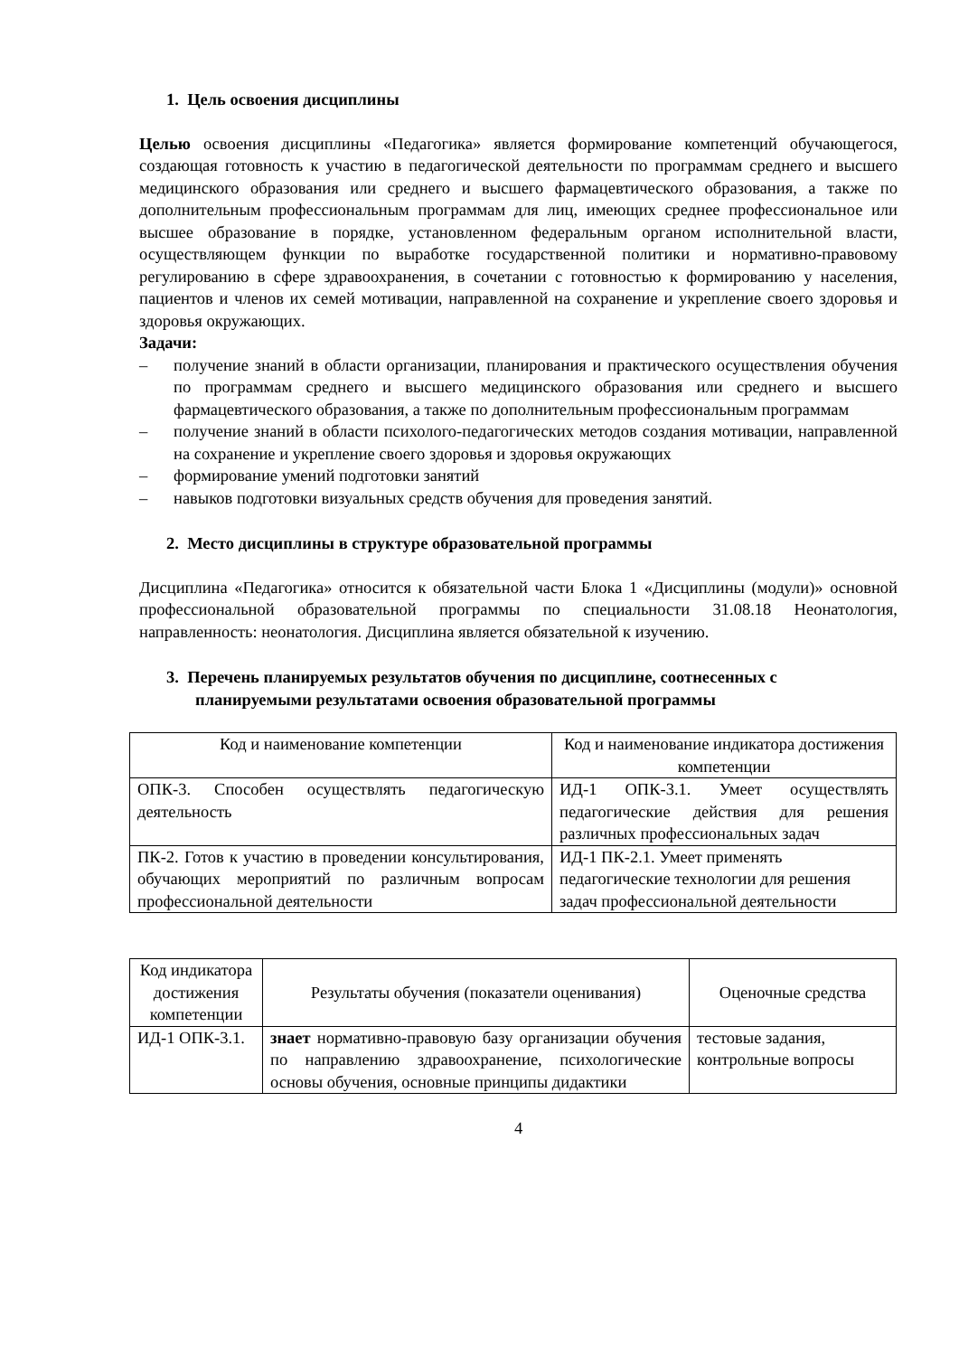1. Цель освоения дисциплины
Целью освоения дисциплины «Педагогика» является формирование компетенций обучающегося, создающая готовность к участию в педагогической деятельности по программам среднего и высшего медицинского образования или среднего и высшего фармацевтического образования, а также по дополнительным профессиональным программам для лиц, имеющих среднее профессиональное или высшее образование в порядке, установленном федеральным органом исполнительной власти, осуществляющем функции по выработке государственной политики и нормативно-правовому регулированию в сфере здравоохранения, в сочетании с готовностью к формированию у населения, пациентов и членов их семей мотивации, направленной на сохранение и укрепление своего здоровья и здоровья окружающих.
Задачи:
– получение знаний в области организации, планирования и практического осуществления обучения по программам среднего и высшего медицинского образования или среднего и высшего фармацевтического образования, а также по дополнительным профессиональным программам
– получение знаний в области психолого-педагогических методов создания мотивации, направленной на сохранение и укрепление своего здоровья и здоровья окружающих
– формирование умений подготовки занятий
– навыков подготовки визуальных средств обучения для проведения занятий.
2. Место дисциплины в структуре образовательной программы
Дисциплина «Педагогика» относится к обязательной части Блока 1 «Дисциплины (модули)» основной профессиональной образовательной программы по специальности 31.08.18 Неонатология, направленность: неонатология. Дисциплина является обязательной к изучению.
3. Перечень планируемых результатов обучения по дисциплине, соотнесенных с планируемыми результатами освоения образовательной программы
| Код и наименование компетенции | Код и наименование индикатора достижения компетенции |
| ОПК-3. Способен осуществлять педагогическую деятельность | ИД-1 ОПК-3.1. Умеет осуществлять педагогические действия для решения различных профессиональных задач |
| ПК-2. Готов к участию в проведении консультирования, обучающих мероприятий по различным вопросам профессиональной деятельности | ИД-1 ПК-2.1. Умеет применять педагогические технологии для решения задач профессиональной деятельности |
| Код индикатора достижения компетенции | Результаты обучения (показатели оценивания) | Оценочные средства |
| ИД-1 ОПК-3.1. | знает нормативно-правовую базу организации обучения по направлению здравоохранение, психологические основы обучения, основные принципы дидактики | тестовые задания, контрольные вопросы |
4